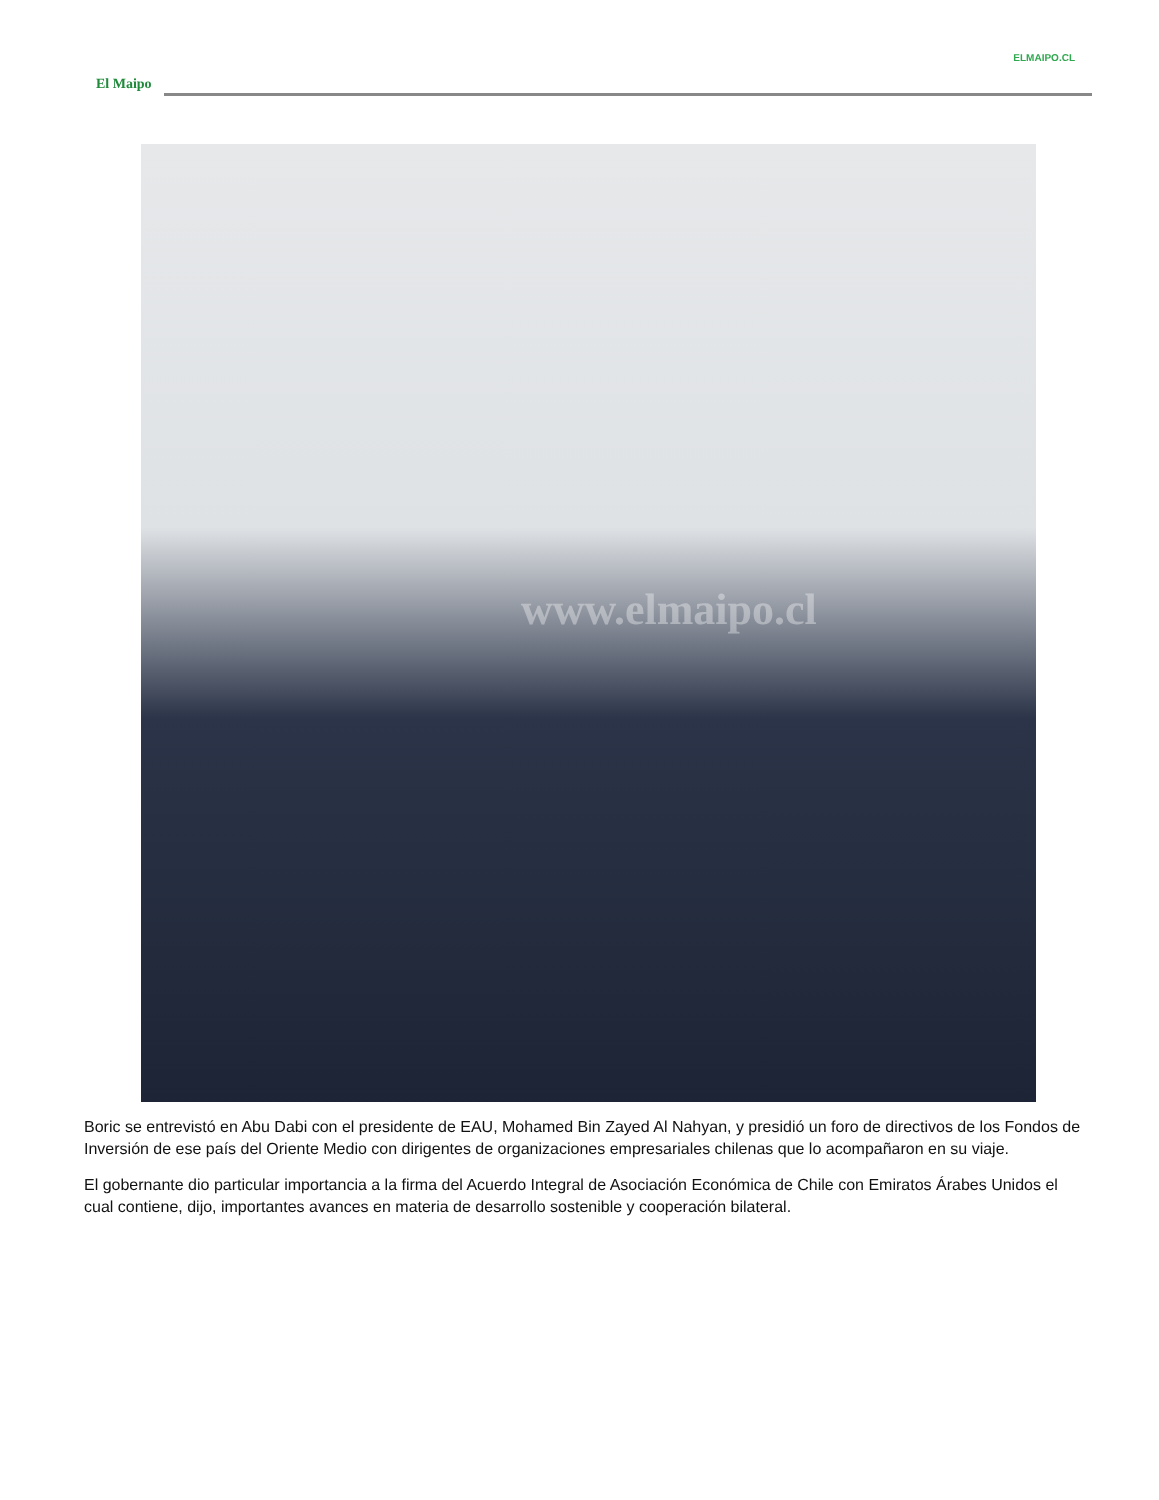ELMAIPO.CL
El Maipo
www.elmaipo.cl
Boric se entrevistó en Abu Dabi con el presidente de EAU, Mohamed Bin Zayed Al Nahyan, y presidió un foro de directivos de los Fondos de Inversión de ese país del Oriente Medio con dirigentes de organizaciones empresariales chilenas que lo acompañaron en su viaje.
El gobernante dio particular importancia a la firma del Acuerdo Integral de Asociación Económica de Chile con Emiratos Árabes Unidos el cual contiene, dijo, importantes avances en materia de desarrollo sostenible y cooperación bilateral.